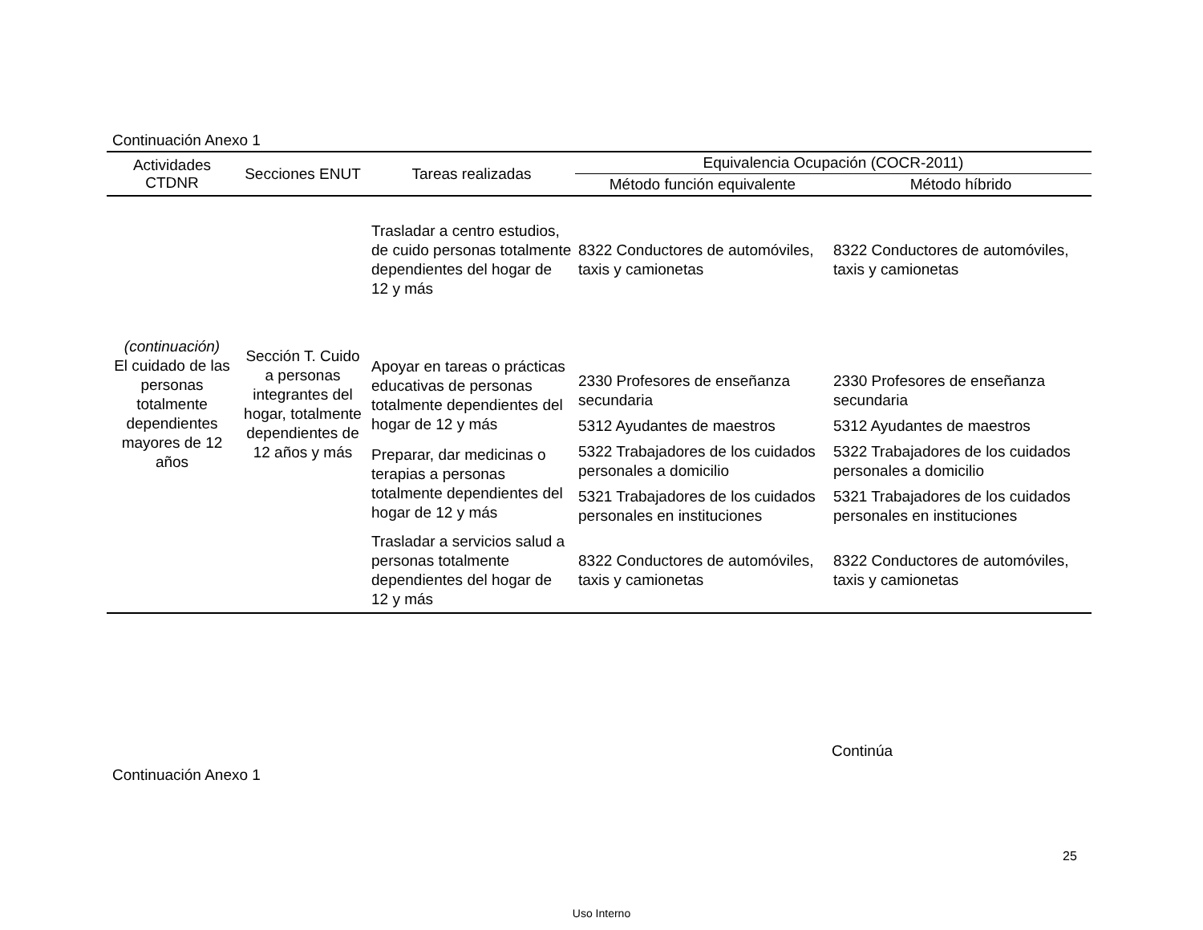Continuación Anexo 1
| Actividades CTDNR | Secciones ENUT | Tareas realizadas | Equivalencia Ocupación (COCR-2011) | |
| --- | --- | --- | --- | --- |
| | | | Método función equivalente | Método híbrido |
| (continuación) El cuidado de las personas totalmente dependientes mayores de 12 años | Sección T. Cuido a personas integrantes del hogar, totalmente dependientes de 12 años y más | Trasladar a centro estudios, de cuido personas totalmente dependientes del hogar de 12 y más | 8322 Conductores de automóviles, taxis y camionetas | 8322 Conductores de automóviles, taxis y camionetas |
| | | Apoyar en tareas o prácticas educativas de personas totalmente dependientes del hogar de 12 y más | 2330 Profesores de enseñanza secundaria | 2330 Profesores de enseñanza secundaria |
| | | | 5312 Ayudantes de maestros | 5312 Ayudantes de maestros |
| | | Preparar, dar medicinas o terapias a personas totalmente dependientes del hogar de 12 y más | 5322 Trabajadores de los cuidados personales a domicilio | 5322 Trabajadores de los cuidados personales a domicilio |
| | | | 5321 Trabajadores de los cuidados personales en instituciones | 5321 Trabajadores de los cuidados personales en instituciones |
| | | Trasladar a servicios salud a personas totalmente dependientes del hogar de 12 y más | 8322 Conductores de automóviles, taxis y camionetas | 8322 Conductores de automóviles, taxis y camionetas |
Continúa
Continuación Anexo 1
25
Uso Interno